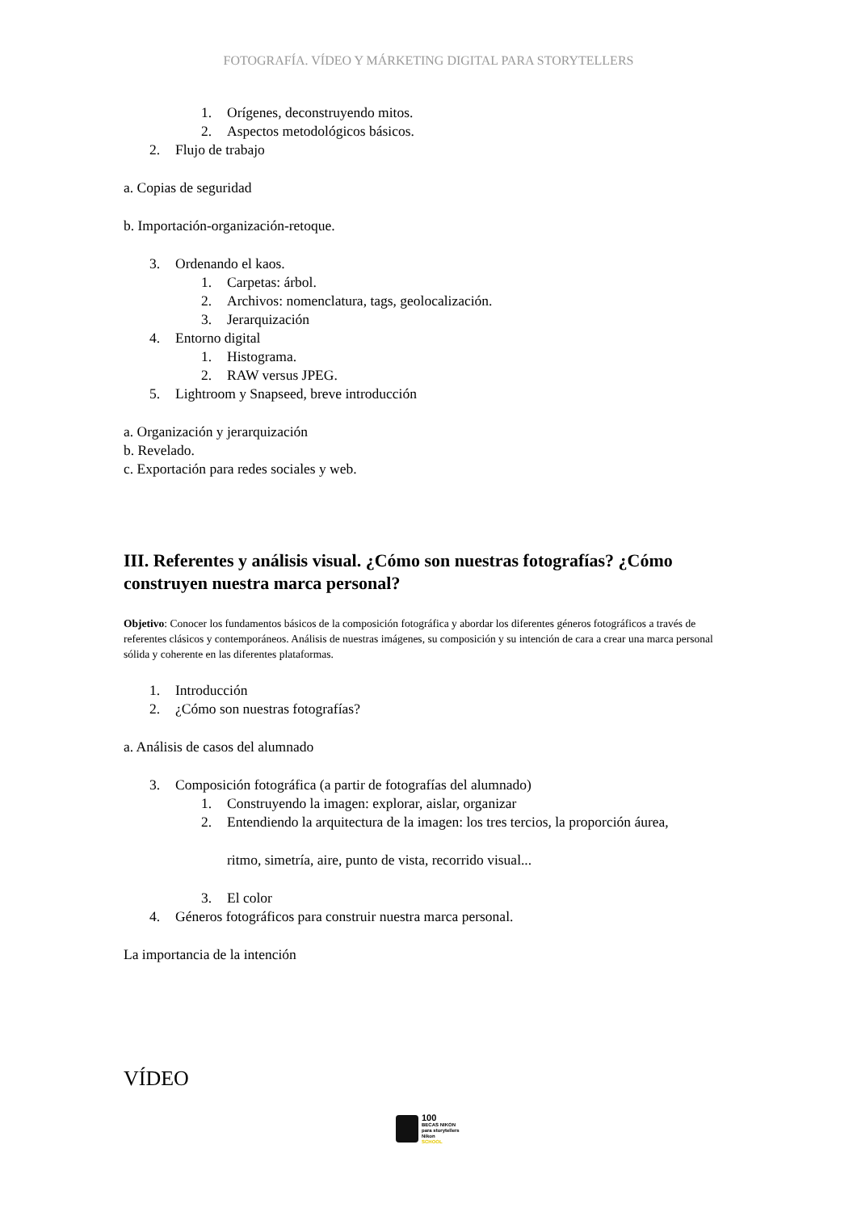FOTOGRAFÍA. VÍDEO Y MÁRKETING DIGITAL PARA STORYTELLERS
1. Orígenes, deconstruyendo mitos.
2. Aspectos metodológicos básicos.
2. Flujo de trabajo
a. Copias de seguridad
b. Importación-organización-retoque.
3. Ordenando el kaos.
1. Carpetas: árbol.
2. Archivos: nomenclatura, tags, geolocalización.
3. Jerarquización
4. Entorno digital
1. Histograma.
2. RAW versus JPEG.
5. Lightroom y Snapseed, breve introducción
a. Organización y jerarquización
b. Revelado.
c. Exportación para redes sociales y web.
III. Referentes y análisis visual. ¿Cómo son nuestras fotografías? ¿Cómo construyen nuestra marca personal?
Objetivo: Conocer los fundamentos básicos de la composición fotográfica y abordar los diferentes géneros fotográficos a través de referentes clásicos y contemporáneos. Análisis de nuestras imágenes, su composición y su intención de cara a crear una marca personal sólida y coherente en las diferentes plataformas.
1. Introducción
2. ¿Cómo son nuestras fotografías?
a. Análisis de casos del alumnado
3. Composición fotográfica (a partir de fotografías del alumnado)
1. Construyendo la imagen: explorar, aislar, organizar
2. Entendiendo la arquitectura de la imagen: los tres tercios, la proporción áurea,
ritmo, simetría, aire, punto de vista, recorrido visual...
3. El color
4. Géneros fotográficos para construir nuestra marca personal.
La importancia de la intención
VÍDEO
100
BECAS NIKON
para storytellers
Nikon
SCHOOL